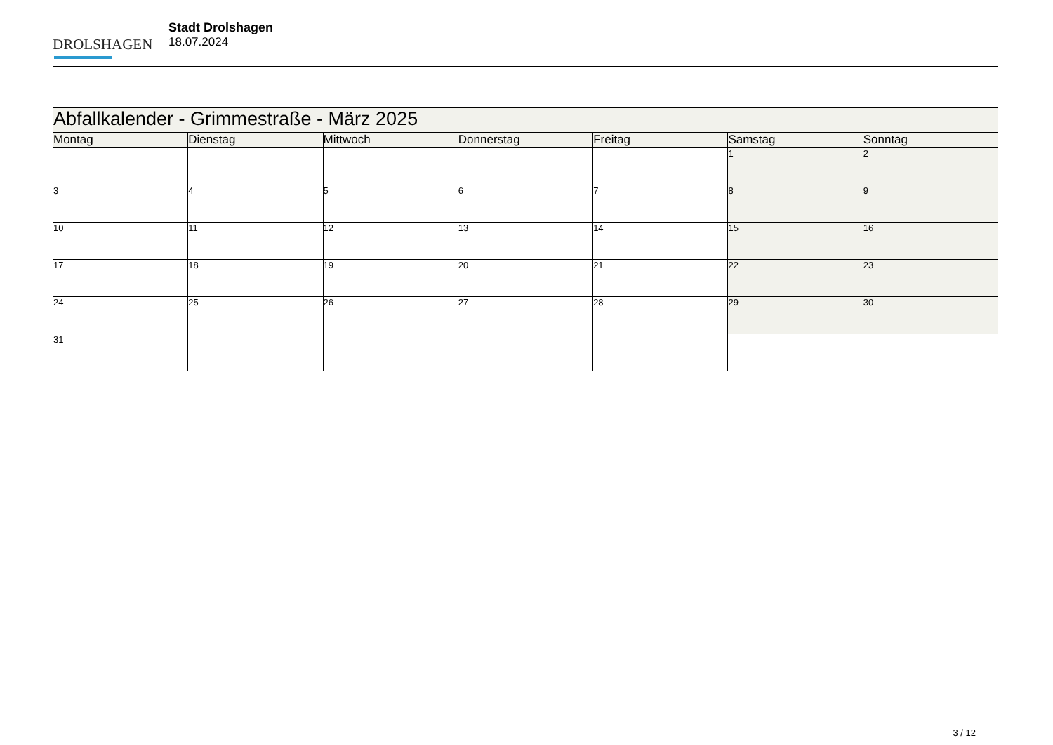DROLSHAGEN
Stadt Drolshagen
18.07.2024
| Abfallkalender - Grimmestraße - März 2025 | | | | | | |
| Montag | Dienstag | Mittwoch | Donnerstag | Freitag | Samstag | Sonntag |
| | | | | | 1 | 2 |
| 3 | 4 | 5 | 6 | 7 | 8 | 9 |
| 10 | 11 | 12 | 13 | 14 | 15 | 16 |
| 17 | 18 | 19 | 20 | 21 | 22 | 23 |
| 24 | 25 | 26 | 27 | 28 | 29 | 30 |
| 31 | | | | | | |
3 / 12